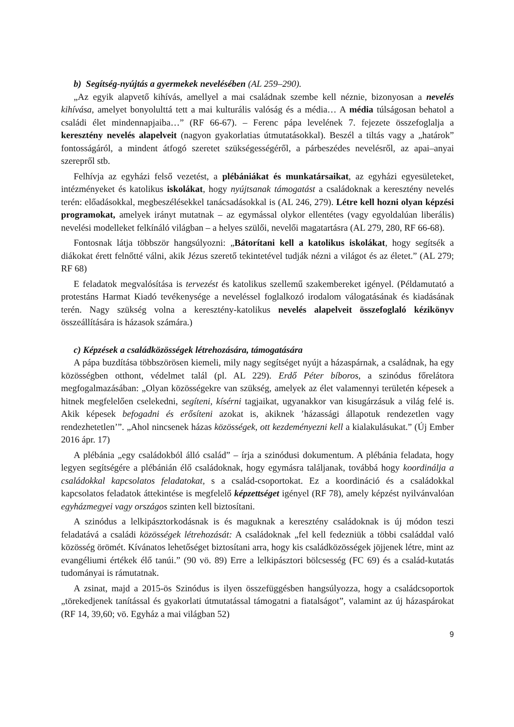b) Segítség-nyújtás a gyermekek nevelésében (AL 259–290).
„Az egyik alapvető kihívás, amellyel a mai családnak szembe kell néznie, bizonyosan a nevelés kihívása, amelyet bonyolulttá tett a mai kulturális valóság és a média… A média túlságosan behatol a családi élet mindennapjaiba…” (RF 66-67). – Ferenc pápa levelének 7. fejezete összefoglalja a keresztény nevelés alapelveit (nagyon gyakorlatias útmutatásokkal). Beszél a tiltás vagy a „határok” fontosságáról, a mindent átfogó szeretet szükségességéről, a párbeszédes nevelésről, az apai–anyai szerepről stb.
Felhívja az egyházi felső vezetést, a plébániákat és munkatársaikat, az egyházi egyesületeket, intézményeket és katolikus iskolákat, hogy nyújtsanak támogatást a családoknak a keresztény nevelés terén: előadásokkal, megbeszélésekkel tanácsadásokkal is (AL 246, 279). Létre kell hozni olyan képzési programokat, amelyek irányt mutatnak – az egymással olykor ellentétes (vagy egyoldalúan liberális) nevelési modelleket felkínáló világban – a helyes szülői, nevelői magatartásra (AL 279, 280, RF 66-68).
Fontosnak látja többször hangsúlyozni: „Bátorítani kell a katolikus iskolákat, hogy segítsék a diákokat érett felnőtté válni, akik Jézus szerető tekintetével tudják nézni a világot és az életet.” (AL 279; RF 68)
E feladatok megvalósítása is tervezést és katolikus szellemű szakembereket igényel. (Példamutató a protestáns Harmat Kiadó tevékenysége a neveléssel foglalkozó irodalom válogatásának és kiadásának terén. Nagy szükség volna a keresztény-katolikus nevelés alapelveit összefoglaló kézikönyv összeállítására is házasok számára.)
c) Képzések a családközösségek létrehozására, támogatására
A pápa buzdítása többszörösen kiemeli, mily nagy segítséget nyújt a házaspárnak, a családnak, ha egy közösségben otthont, védelmet talál (pl. AL 229). Erdő Péter bíboros, a szinódus főrelátora megfogalmazásában: „Olyan közösségekre van szükség, amelyek az élet valamennyi területén képesek a hitnek megfelelően cselekedni, segíteni, kísérni tagjaikat, ugyanakkor van kisugárzásuk a világ felé is. Akik képesek befogadni és erősíteni azokat is, akiknek ’házassági állapotuk rendezetlen vagy rendezhetetlen’”. „Ahol nincsenek házas közösségek, ott kezdeményezni kell a kialakulásukat.” (Új Ember 2016 ápr. 17)
A plébánia „egy családokból álló család” – írja a szinódusi dokumentum. A plébánia feladata, hogy legyen segítségére a plébánián élő családoknak, hogy egymásra találjanak, továbbá hogy koordinálja a családokkal kapcsolatos feladatokat, s a család-csoportokat. Ez a koordináció és a családokkal kapcsolatos feladatok áttekintése is megfelelő képzettséget igényel (RF 78), amely képzést nyilvánvalóan egyházmegyei vagy országos szinten kell biztosítani.
A szinódus a lelkipásztorkodásnak is és maguknak a keresztény családoknak is új módon teszi feladatává a családi közösségek létrehozását: A családoknak „fel kell fedezniük a többi családdal való közösség örömét. Kívánatos lehetőséget biztosítani arra, hogy kis családközösségek jöjjenek létre, mint az evangéliumi értékek élő tanúi.” (90 vö. 89) Erre a lelkipásztori bölcsesség (FC 69) és a család-kutatás tudományai is rámutatnak.
A zsinat, majd a 2015-ös Szinódus is ilyen összefüggésben hangsúlyozza, hogy a családcsoportok „törekedjenek tanítással és gyakorlati útmutatással támogatni a fiatalságot”, valamint az új házaspárokat (RF 14, 39,60; vö. Egyház a mai világban 52)
9